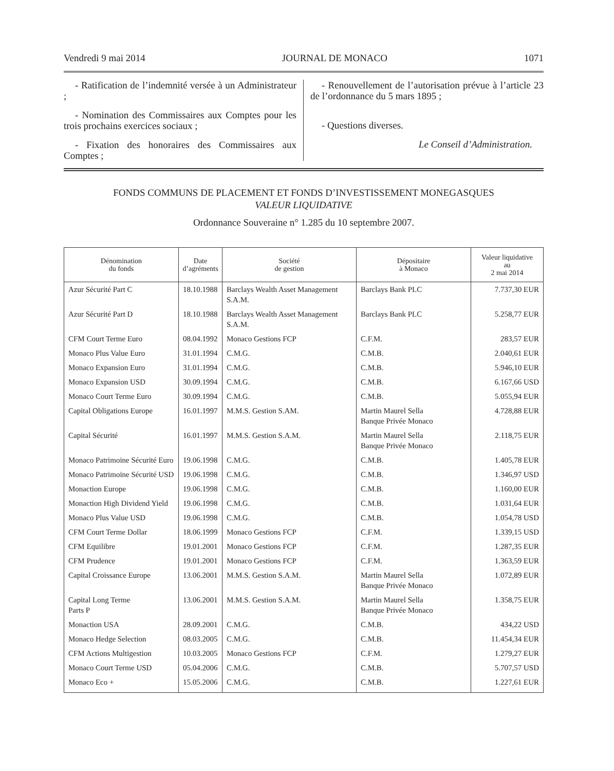Vendredi 9 mai 2014 JOURNAL DE MONACO 1071
- Ratification de l’indemnité versée à un Administrateur ;
- Nomination des Commissaires aux Comptes pour les trois prochains exercices sociaux ;
- Fixation des honoraires des Commissaires aux Comptes ;
- Renouvellement de l’autorisation prévue à l’article 23 de l’ordonnance du 5 mars 1895 ;
- Questions diverses.
Le Conseil d’Administration.
FONDS COMMUNS DE PLACEMENT ET FONDS D’INVESTISSEMENT MONEGASQUES
VALEUR LIQUIDATIVE
Ordonnance Souveraine n° 1.285 du 10 septembre 2007.
| Dénomination du fonds | Date d’agréments | Société de gestion | Dépositaire à Monaco | Valeur liquidative au 2 mai 2014 |
| --- | --- | --- | --- | --- |
| Azur Sécurité Part C | 18.10.1988 | Barclays Wealth Asset Management S.A.M. | Barclays Bank PLC | 7.737,30 EUR |
| Azur Sécurité Part D | 18.10.1988 | Barclays Wealth Asset Management S.A.M. | Barclays Bank PLC | 5.258,77 EUR |
| CFM Court Terme Euro | 08.04.1992 | Monaco Gestions FCP | C.F.M. | 283,57 EUR |
| Monaco Plus Value Euro | 31.01.1994 | C.M.G. | C.M.B. | 2.040,61 EUR |
| Monaco Expansion Euro | 31.01.1994 | C.M.G. | C.M.B. | 5.946,10 EUR |
| Monaco Expansion USD | 30.09.1994 | C.M.G. | C.M.B. | 6.167,66 USD |
| Monaco Court Terme Euro | 30.09.1994 | C.M.G. | C.M.B. | 5.055,94 EUR |
| Capital Obligations Europe | 16.01.1997 | M.M.S. Gestion S.AM. | Martin Maurel Sella Banque Privée Monaco | 4.728,88 EUR |
| Capital Sécurité | 16.01.1997 | M.M.S. Gestion S.A.M. | Martin Maurel Sella Banque Privée Monaco | 2.118,75 EUR |
| Monaco Patrimoine Sécurité Euro | 19.06.1998 | C.M.G. | C.M.B. | 1.405,78 EUR |
| Monaco Patrimoine Sécurité USD | 19.06.1998 | C.M.G. | C.M.B. | 1.346,97 USD |
| Monaction Europe | 19.06.1998 | C.M.G. | C.M.B. | 1.160,00 EUR |
| Monaction High Dividend Yield | 19.06.1998 | C.M.G. | C.M.B. | 1.031,64 EUR |
| Monaco Plus Value USD | 19.06.1998 | C.M.G. | C.M.B. | 1.054,78 USD |
| CFM Court Terme Dollar | 18.06.1999 | Monaco Gestions FCP | C.F.M. | 1.339,15 USD |
| CFM Equilibre | 19.01.2001 | Monaco Gestions FCP | C.F.M. | 1.287,35 EUR |
| CFM Prudence | 19.01.2001 | Monaco Gestions FCP | C.F.M. | 1.363,59 EUR |
| Capital Croissance Europe | 13.06.2001 | M.M.S. Gestion S.A.M. | Martin Maurel Sella Banque Privée Monaco | 1.072,89 EUR |
| Capital Long Terme Parts P | 13.06.2001 | M.M.S. Gestion S.A.M. | Martin Maurel Sella Banque Privée Monaco | 1.358,75 EUR |
| Monaction USA | 28.09.2001 | C.M.G. | C.M.B. | 434,22 USD |
| Monaco Hedge Selection | 08.03.2005 | C.M.G. | C.M.B. | 11.454,34 EUR |
| CFM Actions Multigestion | 10.03.2005 | Monaco Gestions FCP | C.F.M. | 1.279,27 EUR |
| Monaco Court Terme USD | 05.04.2006 | C.M.G. | C.M.B. | 5.707,57 USD |
| Monaco Eco + | 15.05.2006 | C.M.G. | C.M.B. | 1.227,61 EUR |